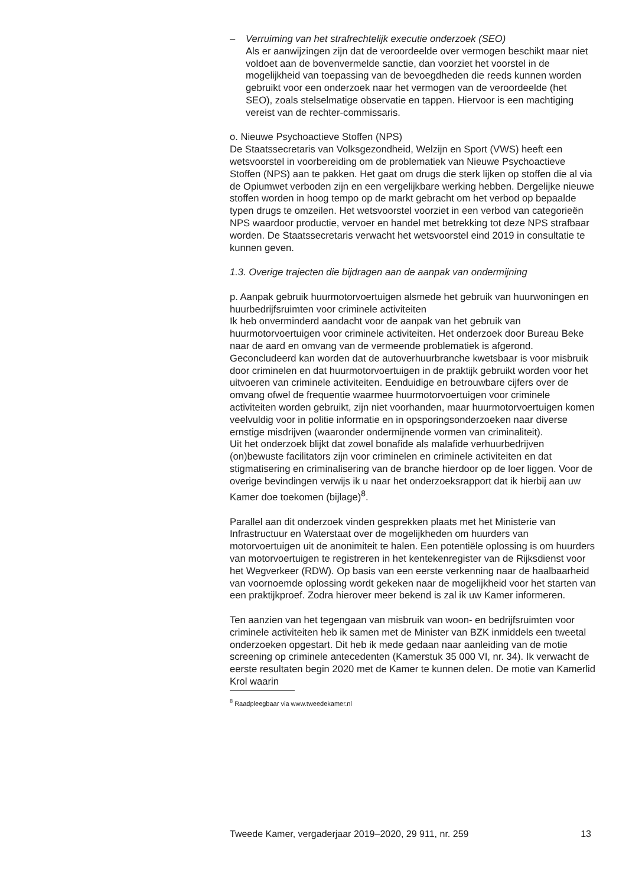– Verruiming van het strafrechtelijk executie onderzoek (SEO)
Als er aanwijzingen zijn dat de veroordeelde over vermogen beschikt maar niet voldoet aan de bovenvermelde sanctie, dan voorziet het voorstel in de mogelijkheid van toepassing van de bevoegdheden die reeds kunnen worden gebruikt voor een onderzoek naar het vermogen van de veroordeelde (het SEO), zoals stelselmatige observatie en tappen. Hiervoor is een machtiging vereist van de rechter-commissaris.
o. Nieuwe Psychoactieve Stoffen (NPS)
De Staatssecretaris van Volksgezondheid, Welzijn en Sport (VWS) heeft een wetsvoorstel in voorbereiding om de problematiek van Nieuwe Psychoactieve Stoffen (NPS) aan te pakken. Het gaat om drugs die sterk lijken op stoffen die al via de Opiumwet verboden zijn en een vergelijkbare werking hebben. Dergelijke nieuwe stoffen worden in hoog tempo op de markt gebracht om het verbod op bepaalde typen drugs te omzeilen. Het wetsvoorstel voorziet in een verbod van categorieën NPS waardoor productie, vervoer en handel met betrekking tot deze NPS strafbaar worden. De Staatssecretaris verwacht het wetsvoorstel eind 2019 in consultatie te kunnen geven.
1.3. Overige trajecten die bijdragen aan de aanpak van ondermijning
p. Aanpak gebruik huurmotorvoertuigen alsmede het gebruik van huurwoningen en huurbedrijfsruimten voor criminele activiteiten
Ik heb onverminderd aandacht voor de aanpak van het gebruik van huurmotorvoertuigen voor criminele activiteiten. Het onderzoek door Bureau Beke naar de aard en omvang van de vermeende problematiek is afgerond. Geconcludeerd kan worden dat de autoverhuurbranche kwetsbaar is voor misbruik door criminelen en dat huurmotorvoertuigen in de praktijk gebruikt worden voor het uitvoeren van criminele activiteiten. Eenduidige en betrouwbare cijfers over de omvang ofwel de frequentie waarmee huurmotorvoertuigen voor criminele activiteiten worden gebruikt, zijn niet voorhanden, maar huurmotorvoertuigen komen veelvuldig voor in politie informatie en in opsporingsonderzoeken naar diverse ernstige misdrijven (waaronder ondermijnende vormen van criminaliteit).
Uit het onderzoek blijkt dat zowel bonafide als malafide verhuurbedrijven (on)bewuste facilitators zijn voor criminelen en criminele activiteiten en dat stigmatisering en criminalisering van de branche hierdoor op de loer liggen. Voor de overige bevindingen verwijs ik u naar het onderzoeksrapport dat ik hierbij aan uw Kamer doe toekomen (bijlage)<sup>8</sup>.
Parallel aan dit onderzoek vinden gesprekken plaats met het Ministerie van Infrastructuur en Waterstaat over de mogelijkheden om huurders van motorvoertuigen uit de anonimiteit te halen. Een potentiële oplossing is om huurders van motorvoertuigen te registreren in het kentekenregister van de Rijksdienst voor het Wegverkeer (RDW). Op basis van een eerste verkenning naar de haalbaarheid van voornoemde oplossing wordt gekeken naar de mogelijkheid voor het starten van een praktijkproef. Zodra hierover meer bekend is zal ik uw Kamer informeren.
Ten aanzien van het tegengaan van misbruik van woon- en bedrijfsruimten voor criminele activiteiten heb ik samen met de Minister van BZK inmiddels een tweetal onderzoeken opgestart. Dit heb ik mede gedaan naar aanleiding van de motie screening op criminele antecedenten (Kamerstuk 35 000 VI, nr. 34). Ik verwacht de eerste resultaten begin 2020 met de Kamer te kunnen delen. De motie van Kamerlid Krol waarin
<sup>8</sup> Raadpleegbaar via www.tweedekamer.nl
Tweede Kamer, vergaderjaar 2019–2020, 29 911, nr. 259 13